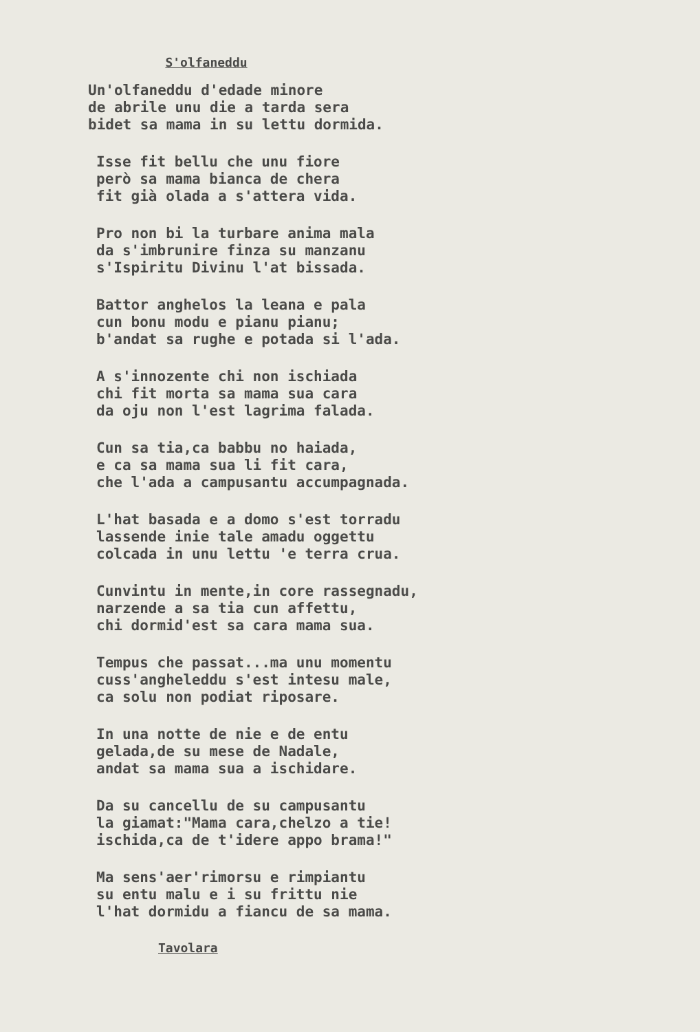S'olfaneddu
Un'olfaneddu d'edade minore
de abrile unu die a tarda sera
bidet sa mama in su lettu dormida.
Isse fit bellu che unu fiore
però sa mama bianca de chera
fit già olada a s'attera vida.
Pro non bi la turbare anima mala
da s'imbrunire finza su manzanu
s'Ispiritu Divinu l'at bissada.
Battor anghelos la leana e pala
cun bonu modu e pianu pianu;
b'andat sa rughe e potada si l'ada.
A s'innozente chi non ischiada
chi fit morta sa mama sua cara
da oju non l'est lagrima falada.
Cun sa tia,ca babbu no haiada,
e ca sa mama sua li fit cara,
che l'ada a campusantu accumpagnada.
L'hat basada e a domo s'est torradu
lassende inie tale amadu oggettu
colcada in unu lettu 'e terra crua.
Cunvintu in mente,in core rassegnadu,
narzende a sa tia cun affettu,
chi dormid'est sa cara mama sua.
Tempus che passat...ma unu momentu
cuss'angheleddu s'est intesu male,
ca solu non podiat riposare.
In una notte de nie e de entu
gelada,de su mese de Nadale,
andat sa mama sua a ischidare.
Da su cancellu de su campusantu
la giamat:"Mama cara,chelzo a tie!
ischida,ca de t'idere appo brama!"
Ma sens'aer'rimorsu e rimpiantu
su entu malu e i su frittu nie
l'hat dormidu a fiancu de sa mama.
Tavolara